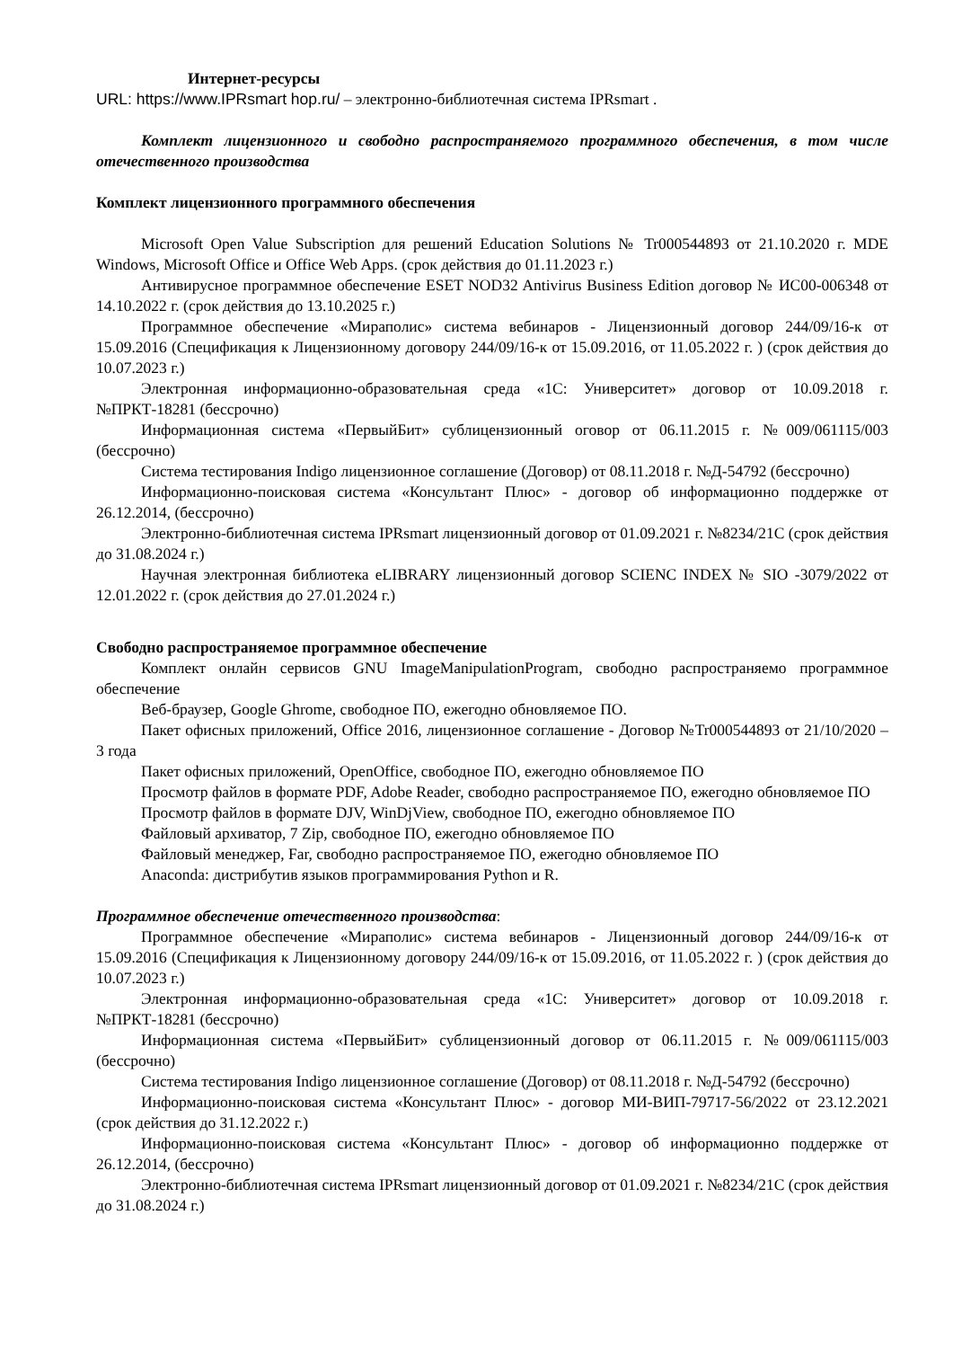Интернет-ресурсы
URL: https://www.IPRsmart hop.ru/ – электронно-библиотечная система IPRsmart .
Комплект лицензионного и свободно распространяемого программного обеспечения, в том числе отечественного производства
Комплект лицензионного программного обеспечения
Microsoft Open Value Subscription для решений Education Solutions № Tr000544893 от 21.10.2020 г. MDE Windows, Microsoft Office и Office Web Apps. (срок действия до 01.11.2023 г.)
Антивирусное программное обеспечение ESET NOD32 Antivirus Business Edition договор № ИС00-006348 от 14.10.2022 г. (срок действия до 13.10.2025 г.)
Программное обеспечение «Мираполис» система вебинаров - Лицензионный договор 244/09/16-к от 15.09.2016 (Спецификация к Лицензионному договору 244/09/16-к от 15.09.2016, от 11.05.2022 г. ) (срок действия до 10.07.2023 г.)
Электронная информационно-образовательная среда «1С: Университет» договор от 10.09.2018 г. №ПРКТ-18281 (бессрочно)
Информационная система «ПервыйБит» сублицензионный оговор от 06.11.2015 г. №009/061115/003 (бессрочно)
Система тестирования Indigo лицензионное соглашение (Договор) от 08.11.2018 г. №Д-54792 (бессрочно)
Информационно-поисковая система «Консультант Плюс» - договор об информационно поддержке от 26.12.2014, (бессрочно)
Электронно-библиотечная система IPRsmart лицензионный договор от 01.09.2021 г. №8234/21С (срок действия до 31.08.2024 г.)
Научная электронная библиотека eLIBRARY лицензионный договор SCIENC INDEX № SIO -3079/2022 от 12.01.2022 г. (срок действия до 27.01.2024 г.)
Свободно распространяемое программное обеспечение
Комплект онлайн сервисов GNU ImageManipulationProgram, свободно распространяемо программное обеспечение
Веб-браузер, Google Ghrome, свободное ПО, ежегодно обновляемое ПО.
Пакет офисных приложений, Office 2016, лицензионное соглашение - Договор №Tr000544893 от 21/10/2020 – 3 года
Пакет офисных приложений, OpenOffice, свободное ПО, ежегодно обновляемое ПО
Просмотр файлов в формате PDF, Adobe Reader, свободно распространяемое ПО, ежегодно обновляемое ПО
Просмотр файлов в формате DJV, WinDjView, свободное ПО, ежегодно обновляемое ПО
Файловый архиватор, 7 Zip, свободное ПО, ежегодно обновляемое ПО
Файловый менеджер, Far, свободно распространяемое ПО, ежегодно обновляемое ПО
Anaconda: дистрибутив языков программирования Python и R.
Программное обеспечение отечественного производства:
Программное обеспечение «Мираполис» система вебинаров - Лицензионный договор 244/09/16-к от 15.09.2016 (Спецификация к Лицензионному договору 244/09/16-к от 15.09.2016, от 11.05.2022 г. ) (срок действия до 10.07.2023 г.)
Электронная информационно-образовательная среда «1С: Университет» договор от 10.09.2018 г. №ПРКТ-18281 (бессрочно)
Информационная система «ПервыйБит» сублицензионный договор от 06.11.2015 г. №009/061115/003 (бессрочно)
Система тестирования Indigo лицензионное соглашение (Договор) от 08.11.2018 г. №Д-54792 (бессрочно)
Информационно-поисковая система «Консультант Плюс» - договор МИ-ВИП-79717-56/2022 от 23.12.2021 (срок действия до 31.12.2022 г.)
Информационно-поисковая система «Консультант Плюс» - договор об информационно поддержке от 26.12.2014, (бессрочно)
Электронно-библиотечная система IPRsmart лицензионный договор от 01.09.2021 г. №8234/21С (срок действия до 31.08.2024 г.)